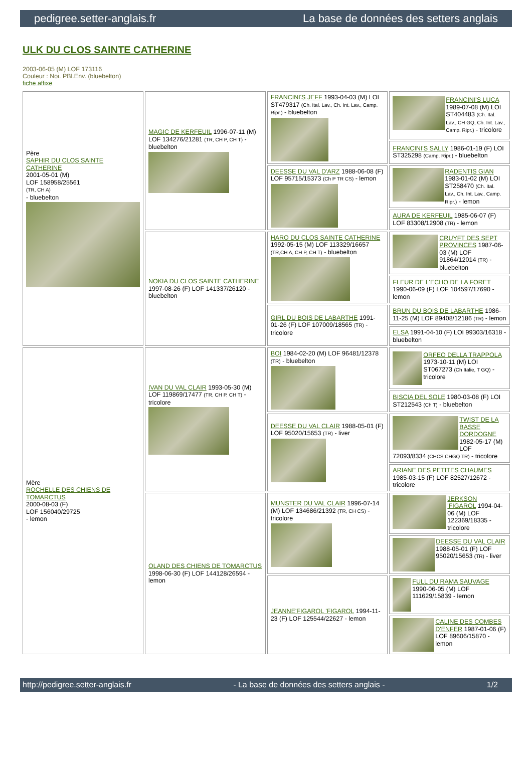pedigree.setter-anglais.fr La base de données des setters anglais
ULK DU CLOS SAINTE CATHERINE
2003-06-05 (M) LOF 173116
Couleur : Noi. PBl.Env. (bluebelton)
fiche affixe
| Père SAPHIR DU CLOS SAINTE CATHERINE 2001-05-01 (M) LOF 158958/25561 (TR, CH A) - bluebelton | MAGIC DE KERFEUIL 1996-07-11 (M) LOF 134276/21281 (TR, CH P, CH T) - bluebelton | FRANCINI'S JEFF 1993-04-03 (M) LOI ST479317 (Ch. Ital. Lav., Ch. Int. Lav., Camp. Ripr.) - bluebelton | FRANCINI'S LUCA 1989-07-08 (M) LOI ST404483 (Ch. Ital. Lav., CH GQ, Ch. Int. Lav., Camp. Ripr.) - tricolore |
| | | | FRANCINI'S SALLY 1986-01-19 (F) LOI ST325298 (Camp. Ripr.) - bluebelton |
| | | DEESSE DU VAL D'ARZ 1988-06-08 (F) LOF 95715/15373 (Ch P TR CS) - lemon | RADENTIS GIAN 1983-01-02 (M) LOI ST258470 (Ch. Ital. Lav., Ch. Int. Lav., Camp. Ripr.) - lemon |
| | | | AURA DE KERFEUIL 1985-06-07 (F) LOF 83308/12908 (TR) - lemon |
| | NOKIA DU CLOS SAINTE CATHERINE 1997-08-26 (F) LOF 141337/26120 - bluebelton | HARO DU CLOS SAINTE CATHERINE 1992-05-15 (M) LOF 113329/16657 (TR,CH A, CH P, CH T) - bluebelton | CRUYFT DES SEPT PROVINCES 1987-06-03 (M) LOF 91864/12014 (TR) - bluebelton |
| | | | FLEUR DE L'ECHO DE LA FORET 1990-06-09 (F) LOF 104597/17690 - lemon |
| | | GIRL DU BOIS DE LABARTHE 1991-01-26 (F) LOF 107009/18565 (TR) - tricolore | BRUN DU BOIS DE LABARTHE 1986-11-25 (M) LOF 89408/12186 (TR) - lemon |
| | | | ELSA 1991-04-10 (F) LOI 99303/16318 - bluebelton |
| Mère ROCHELLE DES CHIENS DE TOMARCTUS 2000-08-03 (F) LOF 156040/29725 - lemon | IVAN DU VAL CLAIR 1993-05-30 (M) LOF 119869/17477 (TR, CH P, CH T) - tricolore | BOI 1984-02-20 (M) LOF 96481/12378 (TR) - bluebelton | ORFEO DELLA TRAPPOLA 1973-10-11 (M) LOI ST067273 (Ch Italie, T GQ) - tricolore |
| | | | BISCIA DEL SOLE 1980-03-08 (F) LOI ST212543 (Ch T) - bluebelton |
| | | DEESSE DU VAL CLAIR 1988-05-01 (F) LOF 95020/15653 (TR) - liver | TWIST DE LA BASSE DORDOGNE 1982-05-17 (M) LOF 72093/8334 (CHCS CHGQ TR) - tricolore |
| | | | ARIANE DES PETITES CHAUMES 1985-03-15 (F) LOF 82527/12672 - tricolore |
| | OLAND DES CHIENS DE TOMARCTUS 1998-06-30 (F) LOF 144128/26594 - lemon | MUNSTER DU VAL CLAIR 1996-07-14 (M) LOF 134686/21392 (TR, CH CS) - tricolore | JERKSON 'FIGAROL 1994-04-06 (M) LOF 122369/18335 - tricolore |
| | | | DEESSE DU VAL CLAIR 1988-05-01 (F) LOF 95020/15653 (TR) - liver |
| | | JEANNE'FIGAROL 'FIGAROL 1994-11-23 (F) LOF 125544/22627 - lemon | FULL DU RAMA SAUVAGE 1990-06-05 (M) LOF 111629/15839 - lemon |
| | | | CALINE DES COMBES D'ENFER 1987-01-06 (F) LOF 89606/15870 - lemon |
http://pedigree.setter-anglais.fr - La base de données des setters anglais - 1/2